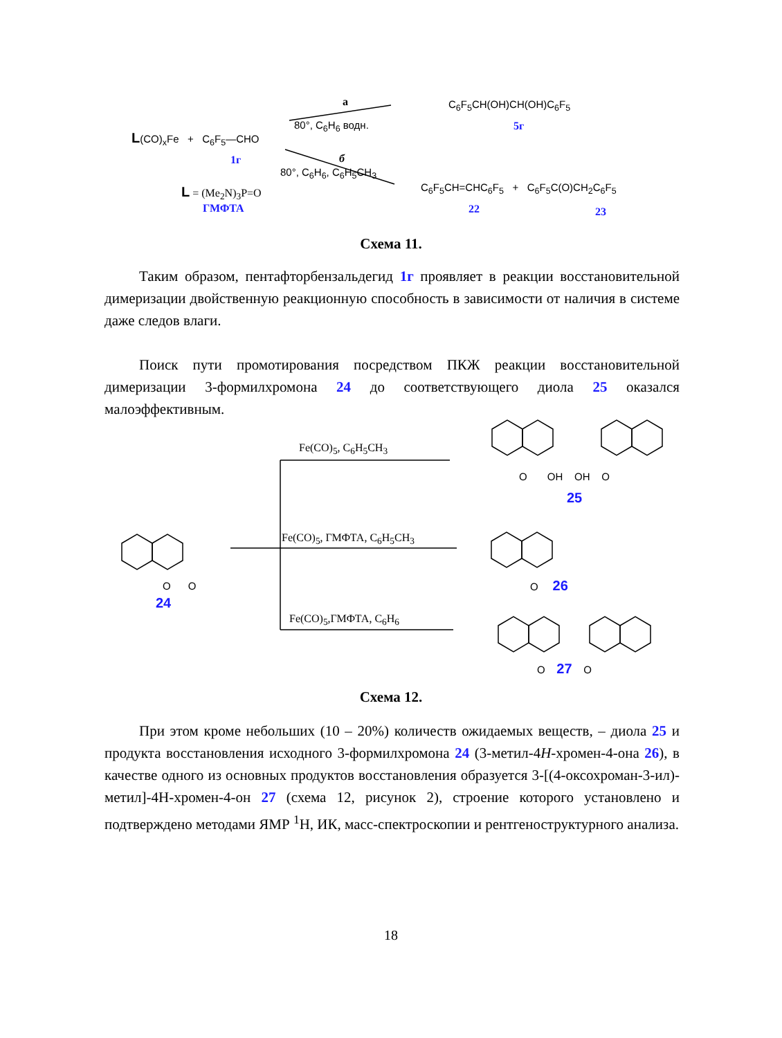L(CO)<sub>x</sub>Fe + C<sub>6</sub>F<sub>5</sub>—CHO
1г
L = (Me<sub>2</sub>N)<sub>3</sub>P=O
ГМФТА
а
80°, C<sub>6</sub>H<sub>6</sub> водн.
б
80°, C<sub>6</sub>H<sub>6</sub>, C<sub>6</sub>H<sub>5</sub>CH<sub>3</sub>
C<sub>6</sub>F<sub>5</sub>CH(OH)CH(OH)C<sub>6</sub>F<sub>5</sub>
5г
C<sub>6</sub>F<sub>5</sub>CH=CHC<sub>6</sub>F<sub>5</sub> + C<sub>6</sub>F<sub>5</sub>C(O)CH<sub>2</sub>C<sub>6</sub>F<sub>5</sub>
22 23
Схема 11.
Таким образом, пентафторбензальдегид 1г проявляет в реакции восстановительной димеризации двойственную реакционную способность в зависимости от наличия в системе даже следов влаги.
Поиск пути промотирования посредством ПКЖ реакции восстановительной димеризации 3-формилхромона 24 до соответствующего диола 25 оказался малоэффективным.
Fe(CO)<sub>5</sub>, C<sub>6</sub>H<sub>5</sub>CH<sub>3</sub>
Fe(CO)<sub>5</sub>, ГМФТА, C<sub>6</sub>H<sub>5</sub>CH<sub>3</sub>
Fe(CO)<sub>5</sub>,ГМФТА, C<sub>6</sub>H<sub>6</sub>
O OH OH O
25
O O
24
O 26
O 27 O
Схема 12.
При этом кроме небольших (10 – 20%) количеств ожидаемых веществ, – диола 25 и продукта восстановления исходного 3-формилхромона 24 (3-метил-4H-хромен-4-она 26), в качестве одного из основных продуктов восстановления образуется 3-[(4-оксохроман-3-ил)-метил]-4H-хромен-4-он 27 (схема 12, рисунок 2), строение которого установлено и подтверждено методами ЯМР <sup>1</sup>H, ИК, масс-спектроскопии и рентгеноструктурного анализа.
18